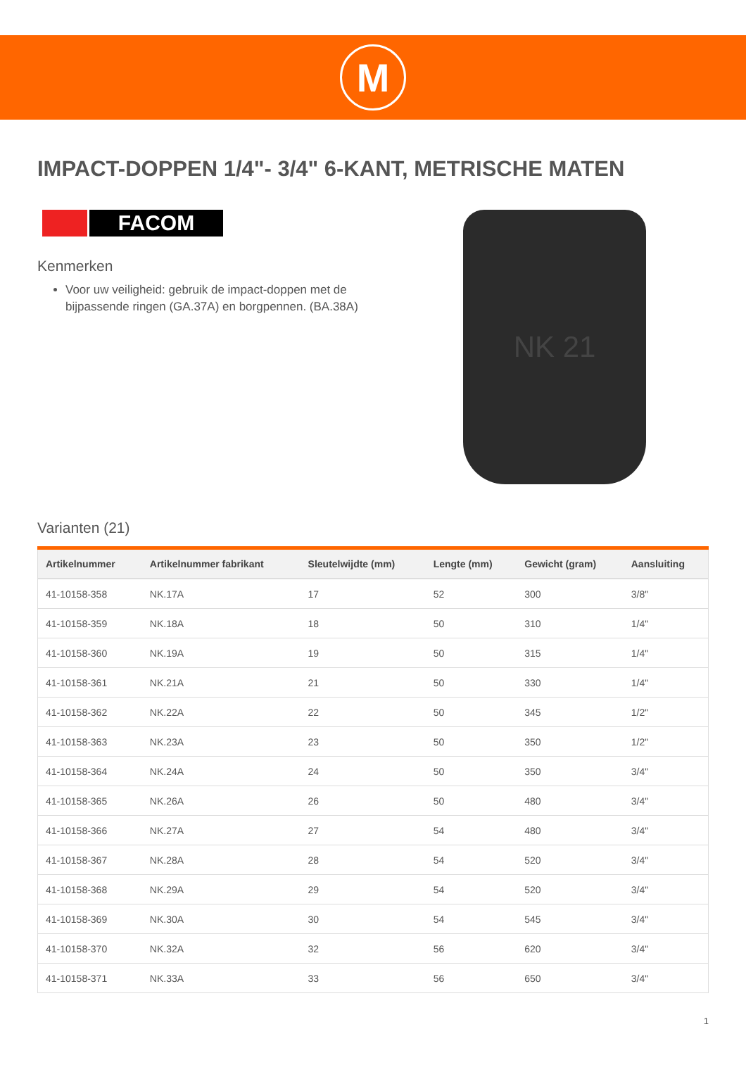M
IMPACT-DOPPEN 1/4"- 3/4" 6-KANT, METRISCHE MATEN
FACOM
Kenmerken
Voor uw veiligheid: gebruik de impact-doppen met de bijpassende ringen (GA.37A) en borgpennen. (BA.38A)
NK 21
Varianten (21)
| Artikelnummer | Artikelnummer fabrikant | Sleutelwijdte (mm) | Lengte (mm) | Gewicht (gram) | Aansluiting |
| --- | --- | --- | --- | --- | --- |
| 41-10158-358 | NK.17A | 17 | 52 | 300 | 3/8" |
| 41-10158-359 | NK.18A | 18 | 50 | 310 | 1/4" |
| 41-10158-360 | NK.19A | 19 | 50 | 315 | 1/4" |
| 41-10158-361 | NK.21A | 21 | 50 | 330 | 1/4" |
| 41-10158-362 | NK.22A | 22 | 50 | 345 | 1/2" |
| 41-10158-363 | NK.23A | 23 | 50 | 350 | 1/2" |
| 41-10158-364 | NK.24A | 24 | 50 | 350 | 3/4" |
| 41-10158-365 | NK.26A | 26 | 50 | 480 | 3/4" |
| 41-10158-366 | NK.27A | 27 | 54 | 480 | 3/4" |
| 41-10158-367 | NK.28A | 28 | 54 | 520 | 3/4" |
| 41-10158-368 | NK.29A | 29 | 54 | 520 | 3/4" |
| 41-10158-369 | NK.30A | 30 | 54 | 545 | 3/4" |
| 41-10158-370 | NK.32A | 32 | 56 | 620 | 3/4" |
| 41-10158-371 | NK.33A | 33 | 56 | 650 | 3/4" |
1